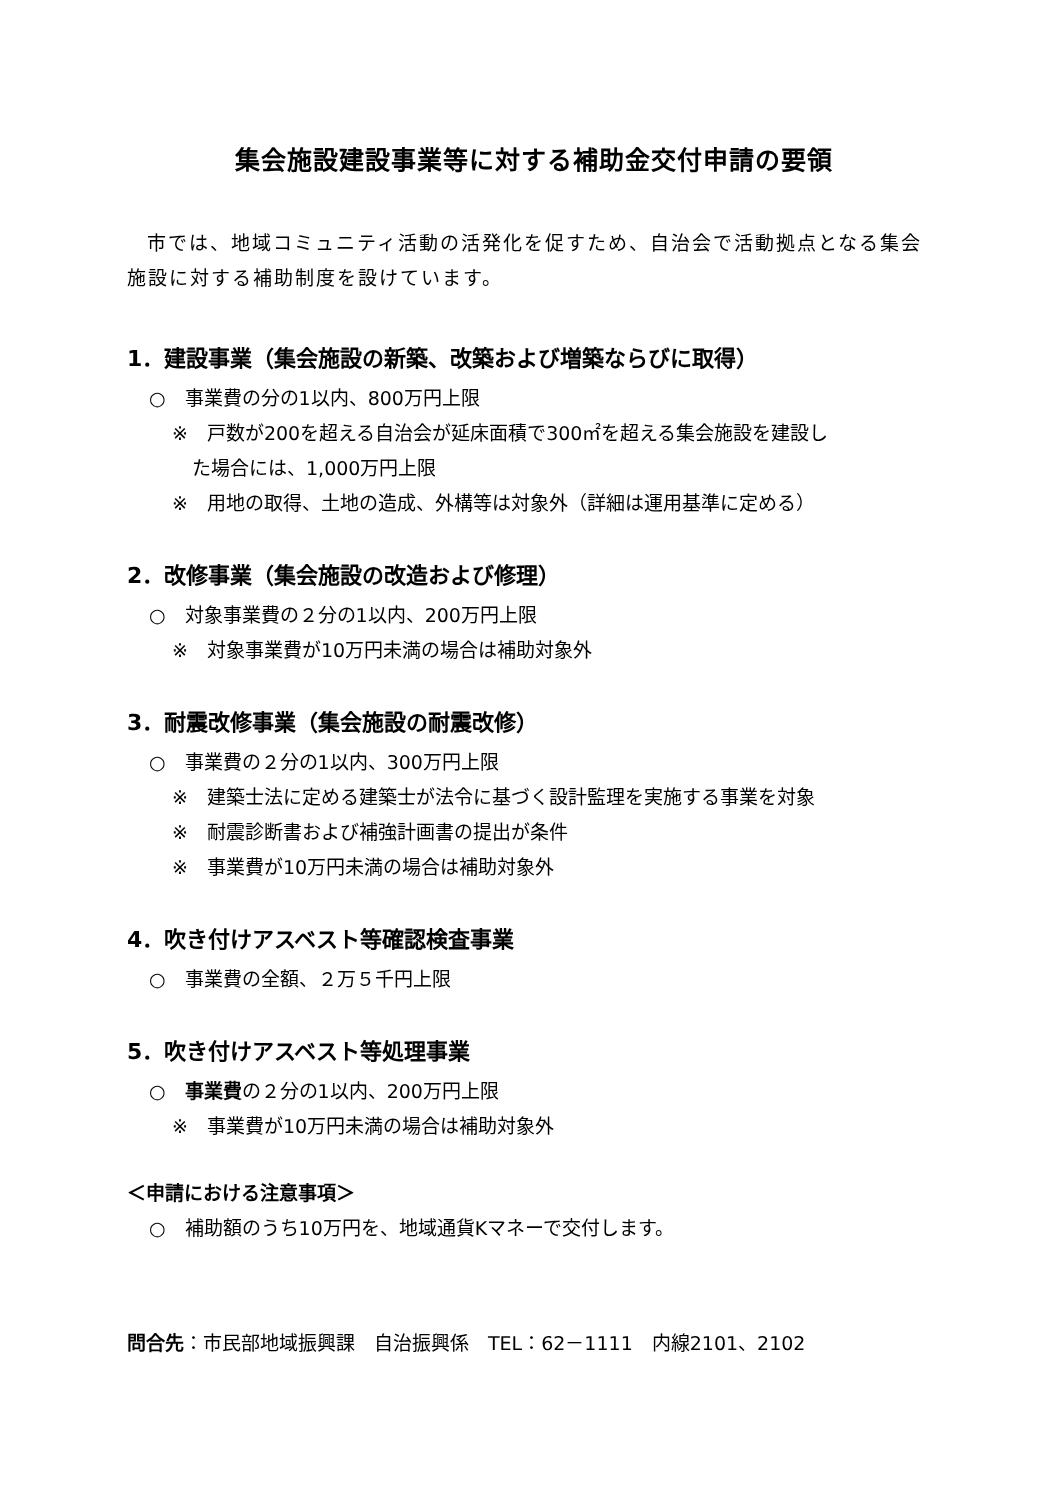集会施設建設事業等に対する補助金交付申請の要領
市では、地域コミュニティ活動の活発化を促すため、自治会で活動拠点となる集会施設に対する補助制度を設けています。
1．建設事業（集会施設の新築、改築および増築ならびに取得）
○　事業費の分の1以内、800万円上限
※　戸数が200を超える自治会が延床面積で300㎡を超える集会施設を建設し
た場合には、1,000万円上限
※　用地の取得、土地の造成、外構等は対象外（詳細は運用基準に定める）
2．改修事業（集会施設の改造および修理）
○　対象事業費の２分の1以内、200万円上限
※　対象事業費が10万円未満の場合は補助対象外
3．耐震改修事業（集会施設の耐震改修）
○　事業費の２分の1以内、300万円上限
※　建築士法に定める建築士が法令に基づく設計監理を実施する事業を対象
※　耐震診断書および補強計画書の提出が条件
※　事業費が10万円未満の場合は補助対象外
4．吹き付けアスベスト等確認検査事業
○　事業費の全額、２万５千円上限
5．吹き付けアスベスト等処理事業
○　事業費の２分の1以内、200万円上限
※　事業費が10万円未満の場合は補助対象外
＜申請における注意事項＞
○　補助額のうち10万円を、地域通貨Kマネーで交付します。
問合先：市民部地域振興課　自治振興係　TEL：62－1111　内線2101、2102